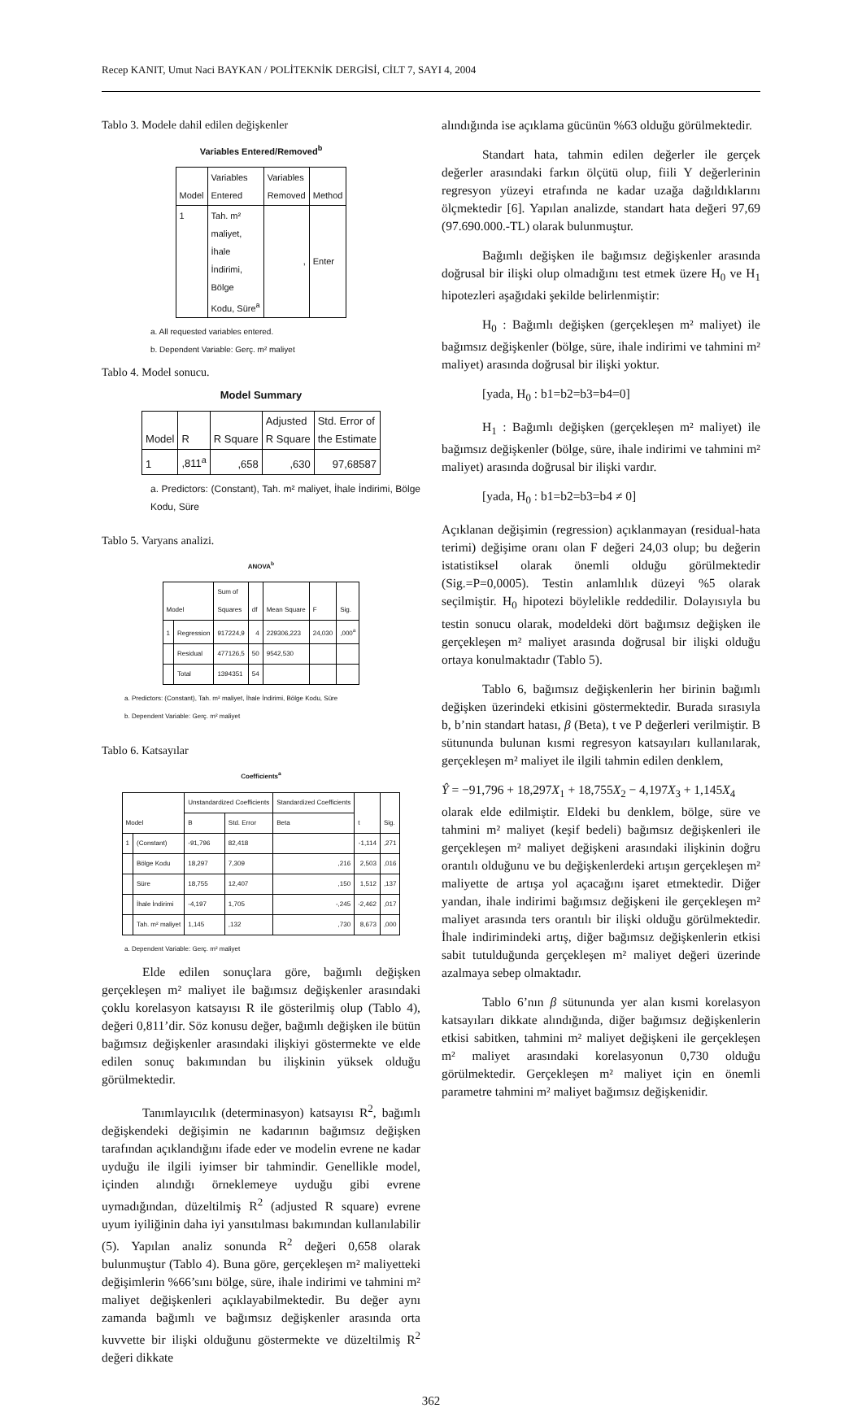Recep KANIT, Umut Naci BAYKAN / POLİTEKNİK DERGİSİ, CİLT 7, SAYI 4, 2004
Tablo 3. Modele dahil edilen değişkenler
Variables Entered/Removed<sup>b</sup>
| Model | Variables Entered | Variables Removed | Method |
| --- | --- | --- | --- |
| 1 | Tah. m² maliyet, İhale İndirimi, Bölge Kodu, Süre<sup>a</sup> | , | Enter |
a. All requested variables entered.
b. Dependent Variable: Gerç. m² maliyet
Tablo 4. Model sonucu.
Model Summary
| Model | R | R Square | Adjusted R Square | Std. Error of the Estimate |
| --- | --- | --- | --- | --- |
| 1 | ,811<sup>a</sup> | ,658 | ,630 | 97,68587 |
a. Predictors: (Constant), Tah. m² maliyet, İhale İndirimi, Bölge Kodu, Süre
Tablo 5. Varyans analizi.
ANOVA<sup>b</sup>
| Model | | Sum of Squares | df | Mean Square | F | Sig. |
| --- | --- | --- | --- | --- | --- | --- |
| 1 | Regression | 917224,9 | 4 | 229306,223 | 24,030 | ,000<sup>a</sup> |
| | Residual | 477126,5 | 50 | 9542,530 | | |
| | Total | 1394351 | 54 | | | |
a. Predictors: (Constant), Tah. m² maliyet, İhale İndirimi, Bölge Kodu, Süre
b. Dependent Variable: Gerç. m² maliyet
Tablo 6. Katsayılar
Coefficients<sup>a</sup>
| Model | | Unstandardized Coefficients | | Standardized Coefficients | t | Sig. |
| --- | --- | --- | --- | --- | --- | --- |
| | | B | Std. Error | Beta | | |
| 1 | (Constant) | -91,796 | 82,418 | | -1,114 | ,271 |
| | Bölge Kodu | 18,297 | 7,309 | ,216 | 2,503 | ,016 |
| | Süre | 18,755 | 12,407 | ,150 | 1,512 | ,137 |
| | İhale İndirimi | -4,197 | 1,705 | -,245 | -2,462 | ,017 |
| | Tah. m² maliyet | 1,145 | ,132 | ,730 | 8,673 | ,000 |
a. Dependent Variable: Gerç. m² maliyet
Elde edilen sonuçlara göre, bağımlı değişken gerçekleşen m² maliyet ile bağımsız değişkenler arasındaki çoklu korelasyon katsayısı R ile gösterilmiş olup (Tablo 4), değeri 0,811’dir. Söz konusu değer, bağımlı değişken ile bütün bağımsız değişkenler arasındaki ilişkiyi göstermekte ve elde edilen sonuç bakımından bu ilişkinin yüksek olduğu görülmektedir.
Tanımlayıcılık (determinasyon) katsayısı R<sup>2</sup>, bağımlı değişkendeki değişimin ne kadarının bağımsız değişken tarafından açıklandığını ifade eder ve modelin evrene ne kadar uyduğu ile ilgili iyimser bir tahmindir. Genellikle model, içinden alındığı örneklemeye uyduğu gibi evrene uymadığından, düzeltilmiş R<sup>2</sup> (adjusted R square) evrene uyum iyiliğinin daha iyi yansıtılması bakımından kullanılabilir (5). Yapılan analiz sonunda R<sup>2</sup> değeri 0,658 olarak bulunmuştur (Tablo 4). Buna göre, gerçekleşen m² maliyetteki değişimlerin %66’sını bölge, süre, ihale indirimi ve tahmini m² maliyet değişkenleri açıklayabilmektedir. Bu değer aynı zamanda bağımlı ve bağımsız değişkenler arasında orta kuvvette bir ilişki olduğunu göstermekte ve düzeltilmiş R<sup>2</sup> değeri dikkate
alındığında ise açıklama gücünün %63 olduğu görülmektedir.
Standart hata, tahmin edilen değerler ile gerçek değerler arasındaki farkın ölçütü olup, fiili Y değerlerinin regresyon yüzeyi etrafında ne kadar uzağa dağıldıklarını ölçmektedir [6]. Yapılan analizde, standart hata değeri 97,69 (97.690.000.-TL) olarak bulunmuştur.
Bağımlı değişken ile bağımsız değişkenler arasında doğrusal bir ilişki olup olmadığını test etmek üzere H<sub>0</sub> ve H<sub>1</sub> hipotezleri aşağıdaki şekilde belirlenmiştir:
H<sub>0</sub> : Bağımlı değişken (gerçekleşen m² maliyet) ile bağımsız değişkenler (bölge, süre, ihale indirimi ve tahmini m² maliyet) arasında doğrusal bir ilişki yoktur.
[yada, H<sub>0</sub> : b1=b2=b3=b4=0]
H<sub>1</sub> : Bağımlı değişken (gerçekleşen m² maliyet) ile bağımsız değişkenler (bölge, süre, ihale indirimi ve tahmini m² maliyet) arasında doğrusal bir ilişki vardır.
[yada, H<sub>0</sub> : b1=b2=b3=b4 ≠ 0]
Açıklanan değişimin (regression) açıklanmayan (residual-hata terimi) değişime oranı olan F değeri 24,03 olup; bu değerin istatistiksel olarak önemli olduğu görülmektedir (Sig.=P=0,0005). Testin anlamlılık düzeyi %5 olarak seçilmiştir. H<sub>0</sub> hipotezi böylelikle reddedilir. Dolayısıyla bu testin sonucu olarak, modeldeki dört bağımsız değişken ile gerçekleşen m² maliyet arasında doğrusal bir ilişki olduğu ortaya konulmaktadır (Tablo 5).
Tablo 6, bağımsız değişkenlerin her birinin bağımlı değişken üzerindeki etkisini göstermektedir. Burada sırasıyla b, b’nin standart hatası, β (Beta), t ve P değerleri verilmiştir. B sütununda bulunan kısmi regresyon katsayıları kullanılarak, gerçekleşen m² maliyet ile ilgili tahmin edilen denklem,
Ŷ = −91,796 + 18,297X<sub>1</sub> + 18,755X<sub>2</sub> − 4,197X<sub>3</sub> + 1,145X<sub>4</sub>
olarak elde edilmiştir. Eldeki bu denklem, bölge, süre ve tahmini m² maliyet (keşif bedeli) bağımsız değişkenleri ile gerçekleşen m² maliyet değişkeni arasındaki ilişkinin doğru orantılı olduğunu ve bu değişkenlerdeki artışın gerçekleşen m² maliyette de artışa yol açacağını işaret etmektedir. Diğer yandan, ihale indirimi bağımsız değişkeni ile gerçekleşen m² maliyet arasında ters orantılı bir ilişki olduğu görülmektedir. İhale indirimindeki artış, diğer bağımsız değişkenlerin etkisi sabit tutulduğunda gerçekleşen m² maliyet değeri üzerinde azalmaya sebep olmaktadır.
Tablo 6’nın β sütununda yer alan kısmi korelasyon katsayıları dikkate alındığında, diğer bağımsız değişkenlerin etkisi sabitken, tahmini m² maliyet değişkeni ile gerçekleşen m² maliyet arasındaki korelasyonun 0,730 olduğu görülmektedir. Gerçekleşen m² maliyet için en önemli parametre tahmini m² maliyet bağımsız değişkenidir.
362